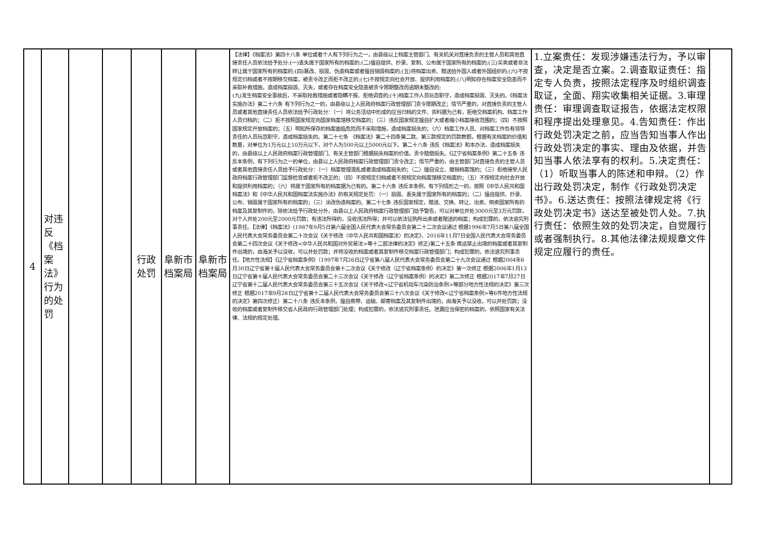| 4 | 对违反《档案法》行为的处罚 | | | 行政处罚 | 阜新市档案局 | 阜新市档案局 | 【法律】《档案法》第四十八条 单位或者个人有下列行为之一，由县级以上档案主管部门、有关机关对直接负责的主管人员和其他直接责任人员依法给予处分:(一)丢失属于国家所有的档案的;(二)擅自提供、抄录、复制、公布属于国家所有的档案的;(三)买卖或者非法转让属于国家所有的档案的;(四)篡改、损毁、伪造档案或者擅自销毁档案的;(五)将档案出卖、赠送给外国人或者外国组织的;(六)不按规定归档或者不按期移交档案，被责令改正而拒不改正的;(七)不按规定向社会开放、提供利用档案的;(八)明知存在档案安全隐患而不采取补救措施，造成档案损毁、灭失，或者存在档案安全隐患被责令限期整改而逾期未整改的; (九)发生档案安全事故后，不采取抢救措施或者隐瞒不报、拒绝调查的;(十)档案工作人员玩忽职守，造成档案损毁、灭失的。《档案法实施办法》第二十六条 有下列行为之一的，由县级以上人民政府档案行政管理部门责令限期改正；情节严重的，对直接负责的主管人员或者其他直接责任人员依法给予行政处分：（一）将公务活动中形成的应当归档的文件、资料据为己有，拒绝交档案机构、档案工作人员归档的；（二）拒不按照国家规定向国家档案馆移交档案的；（三）违反国家规定擅自扩大或者缩小档案接收范围的；（四）不按照国家规定开放档案的；（五）明知所保存的档案面临危险而不采取措施，造成档案损失的；（六）档案工作人员、对档案工作负有领导责任的人员玩忽职守，造成档案损失的。第二十七条 《档案法》第二十四条第二款、第三款规定的罚款数额，根据有关档案的价值和数量，对单位为1万元以上10万元以下，对个人为500元以上5000元以下。第二十八条 违反《档案法》和本办法，造成档案损失的，由县级以上人民政府档案行政管理部门、有关主管部门根据损失档案的价值，责令赔偿损失。《辽宁省档案条例》第二十五条 违反本条例，有下列行为之一的单位，由县以上人民政府档案行政管理部门责令改正；情节严重的，由主管部门对直接负责的主管人员或者其他直接责任人员给予行政处分：（一）档案管理混乱或者造成档案损失的；（二）擅自设立、撤销档案馆的；（三）拒绝接受人民政府档案行政管理部门监督检查或者拒不改正的；（四）不按规定归档或者不按规定向档案馆移交档案的；（五）不按规定向社会开放和提供利用档案的；（六）将属于国家所有的档案据为己有的。第二十六条 违反本条例，有下列情形之一的，按照《中华人民共和国档案法》和《中华人民共和国档案法实施办法》的有关规定处罚：（一）损毁、丢失属于国家所有的档案的；（二）擅自提供、抄录、公布、销毁属于国家所有的档案的；（三）涂改伪造档案的。第二十七条 违反国家规定，赠送、交换、转让、出卖、倒卖国家所有的档案及其复制件的，除依法给予行政处分外，由县以上人民政府档案行政管理部门给予警告，可以对单位并处3000元至3万元罚款，对个人并处200元至2000元罚款；有违法所得的，没收违法所得；并可以依法征购所出卖或者赠送的档案；构成犯罪的，依法追究刑事责任。【法律】《档案法》(1987年9月5日第六届全国人民代表大会常务委员会第二十二次会议通过 根据1996年7月5日第八届全国人民代表大会常务委员会第二十次会议《关于修改〈中华人民共和国档案法〉的决定》、2016年11月7日全国人民代表大会常务委员会第二十四次会议《关于修改<中华人民共和国对外贸易法>等十二部法律的决定》修正)第二十五条 携运禁止出境的档案或者其复制件出境的，由海关予以没收，可以并处罚款；并将没收的档案或者其复制件移交档案行政管理部门；构成犯罪的，依法追究刑事责任。【地方性法规】《辽宁省档案条例》（1997年7月26日辽宁省第八届人民代表大会常务委员会第二十九次会议通过 根据2004年6月30日辽宁省第十届人民代表大会常务委员会第十二次会议《关于修改〈辽宁省档案条例〉的决定》第一次修正 根据2006年1月13日辽宁省第十届人民代表大会常务委员会第二十三次会议《关于修改〈辽宁省档案条例〉的决定》第二次修正 根据2017年7月27日辽宁省第十二届人民代表大会常务委员会第三十五次会议《关于修改<辽宁省机动车污染防治条例>等部分地方性法规的决定》第三次修正 根据2017年9月28日辽宁省第十二届人民代表大会常务委员会第三十六次会议《关于修改<辽宁省档案条例>等6件地方性法规的决定》第四次修正）第二十八条 违反本条例，擅自携带、运输、邮寄档案及其复制件出境的，由海关予以没收，可以并处罚款；没收的档案或者复制件移交省人民政府行政管理部门处理；构成犯罪的，依法追究刑事责任。泄漏应当保密的档案的，依照国家有关法律、法规的规定处理。 | 1.立案责任：发现涉嫌违法行为，予以审查，决定是否立案。2.调查取证责任：指定专人负责，按照法定程序及时组织调查取证，全面、翔实收集相关证据。3.审理责任：审理调查取证报告，依据法定权限和程序提出处理意见。4.告知责任：作出行政处罚决定之前，应当告知当事人作出行政处罚决定的事实、理由及依据，并告知当事人依法享有的权利。5.决定责任：（1）听取当事人的陈述和申辩。（2）作出行政处罚决定，制作《行政处罚决定书》。6.送达责任：按照法律规定将《行政处罚决定书》送达至被处罚人处。7.执行责任：依照生效的处罚决定，自觉履行或者强制执行。8.其他法律法规规章文件规定应履行的责任。 | |